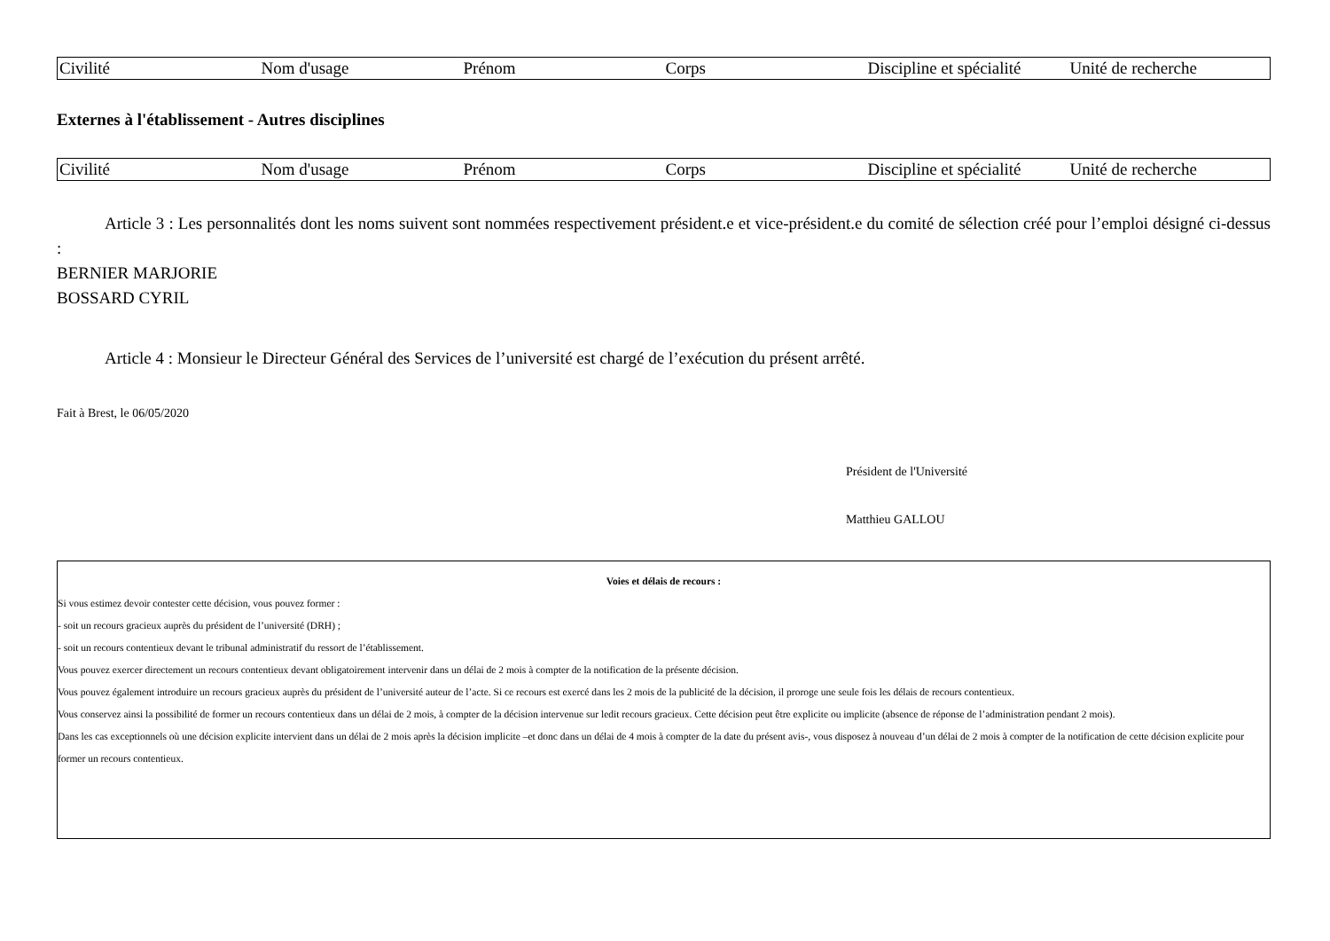| Civilité | Nom d'usage | Prénom | Corps | Discipline et spécialité | Unité de recherche |
| --- | --- | --- | --- | --- | --- |
Externes à l'établissement - Autres disciplines
| Civilité | Nom d'usage | Prénom | Corps | Discipline et spécialité | Unité de recherche |
| --- | --- | --- | --- | --- | --- |
Article 3 : Les personnalités dont les noms suivent sont nommées respectivement président.e et vice-président.e du comité de sélection créé pour l’emploi désigné ci-dessus :
BERNIER MARJORIE
BOSSARD CYRIL
Article 4 : Monsieur le Directeur Général des Services de l’université est chargé de l’exécution du présent arrêté.
Fait à Brest, le 06/05/2020
Président de l'Université
Matthieu GALLOU
Voies et délais de recours :
Si vous estimez devoir contester cette décision, vous pouvez former :
- soit un recours gracieux auprès du président de l’université (DRH) ;
- soit un recours contentieux devant le tribunal administratif du ressort de l’établissement.
Vous pouvez exercer directement un recours contentieux devant obligatoirement intervenir dans un délai de 2 mois à compter de la notification de la présente décision.
Vous pouvez également introduire un recours gracieux auprès du président de l’université auteur de l’acte. Si ce recours est exercé dans les 2 mois de la publicité de la décision, il proroge une seule fois les délais de recours contentieux.
Vous conservez ainsi la possibilité de former un recours contentieux dans un délai de 2 mois, à compter de la décision intervenue sur ledit recours gracieux. Cette décision peut être explicite ou implicite (absence de réponse de l’administration pendant 2 mois).
Dans les cas exceptionnels où une décision explicite intervient dans un délai de 2 mois après la décision implicite –et donc dans un délai de 4 mois à compter de la date du présent avis-, vous disposez à nouveau d’un délai de 2 mois à compter de la notification de cette décision explicite pour former un recours contentieux.